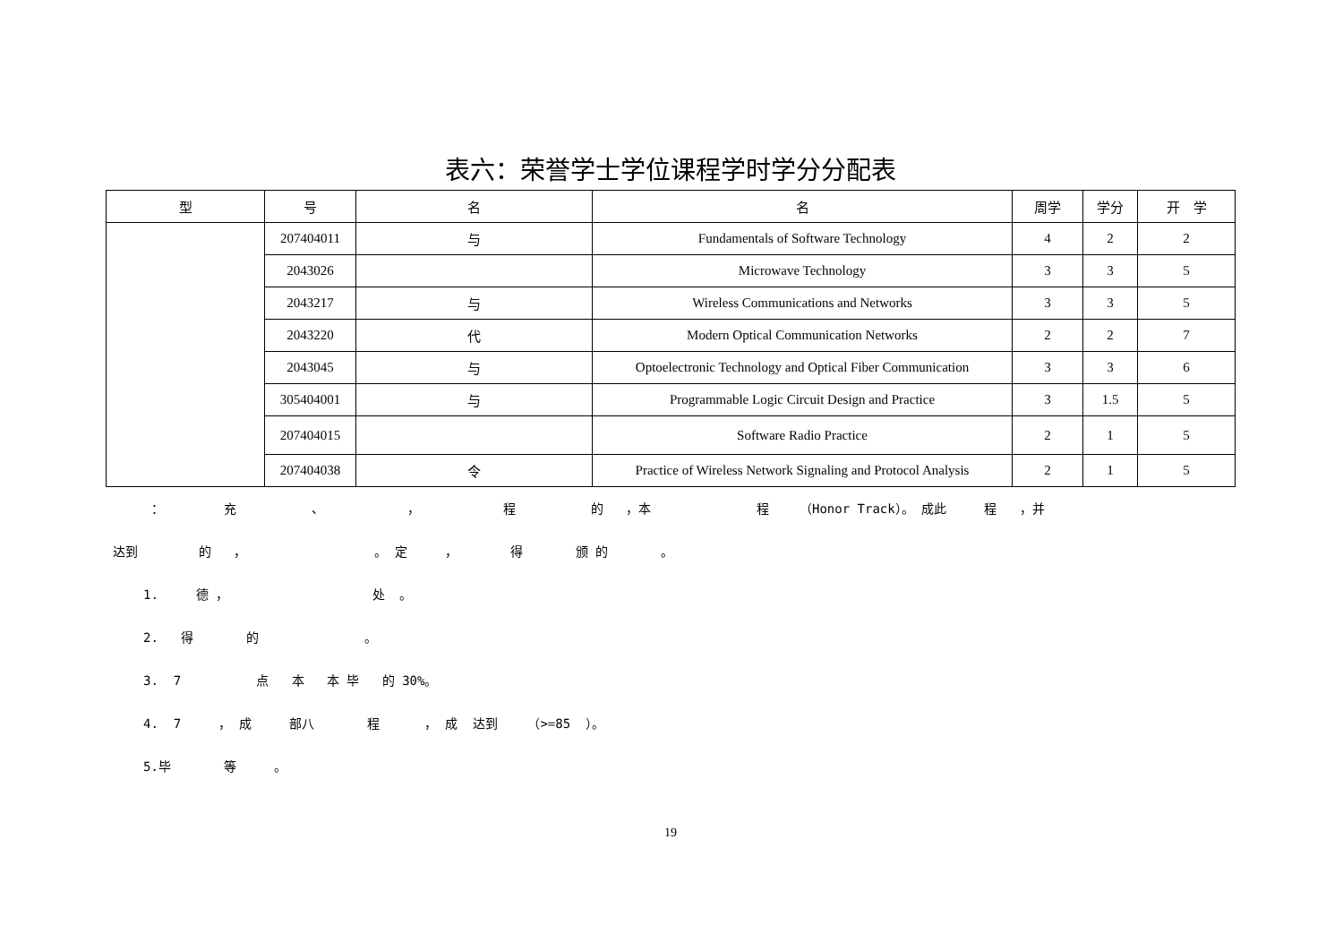表六：荣誉学士学位课程学时学分分配表
| 型 | 号 | 名 | 名 | 周学 | 学分 | 开 学 |
| --- | --- | --- | --- | --- | --- | --- |
| | 207404011 | 与 | Fundamentals of Software Technology | 4 | 2 | 2 |
| | 2043026 | | Microwave Technology | 3 | 3 | 5 |
| | 2043217 | 与 | Wireless Communications and Networks | 3 | 3 | 5 |
| | 2043220 | 代 | Modern Optical Communication Networks | 2 | 2 | 7 |
| | 2043045 | 与 | Optoelectronic Technology and Optical Fiber Communication | 3 | 3 | 6 |
| | 305404001 | 与 | Programmable Logic Circuit Design and Practice | 3 | 1.5 | 5 |
| | 207404015 | | Software Radio Practice | 2 | 1 | 5 |
| | 207404038 | 令 | Practice of Wireless Network Signaling and Protocol Analysis | 2 | 1 | 5 |
： 充 、 ， 程 的 ，本 程 （Honor Track）。 成此 程 ，并
达到 的 ， 。 定 ， 得 颁 的 。
1. 德 ， 处 。
2. 得 的 。
3. 7 点 本 本 毕 的 30%。
4. 7 ， 成 部八 程 ， 成 达到 （>=85 ）。
5.毕 等 。
19